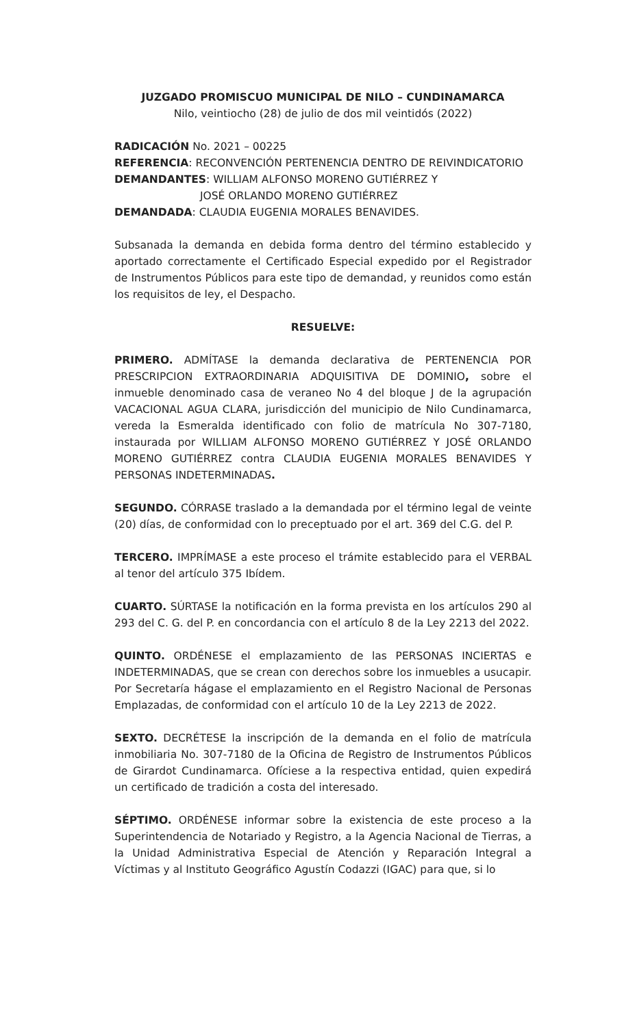JUZGADO PROMISCUO MUNICIPAL DE NILO – CUNDINAMARCA
Nilo, veintiocho (28) de julio de dos mil veintidós (2022)
RADICACIÓN No. 2021 – 00225
REFERENCIA: RECONVENCIÓN PERTENENCIA DENTRO DE REIVINDICATORIO
DEMANDANTES: WILLIAM ALFONSO MORENO GUTIÉRREZ Y
JOSÉ ORLANDO MORENO GUTIÉRREZ
DEMANDADA: CLAUDIA EUGENIA MORALES BENAVIDES.
Subsanada la demanda en debida forma dentro del término establecido y aportado correctamente el Certificado Especial expedido por el Registrador de Instrumentos Públicos para este tipo de demandad, y reunidos como están los requisitos de ley, el Despacho.
RESUELVE:
PRIMERO. ADMÍTASE la demanda declarativa de PERTENENCIA POR PRESCRIPCION EXTRAORDINARIA ADQUISITIVA DE DOMINIO, sobre el inmueble denominado casa de veraneo No 4 del bloque J de la agrupación VACACIONAL AGUA CLARA, jurisdicción del municipio de Nilo Cundinamarca, vereda la Esmeralda identificado con folio de matrícula No 307-7180, instaurada por WILLIAM ALFONSO MORENO GUTIÉRREZ Y JOSÉ ORLANDO MORENO GUTIÉRREZ contra CLAUDIA EUGENIA MORALES BENAVIDES Y PERSONAS INDETERMINADAS.
SEGUNDO. CÓRRASE traslado a la demandada por el término legal de veinte (20) días, de conformidad con lo preceptuado por el art. 369 del C.G. del P.
TERCERO. IMPRÍMASE a este proceso el trámite establecido para el VERBAL al tenor del artículo 375 Ibídem.
CUARTO. SÚRTASE la notificación en la forma prevista en los artículos 290 al 293 del C. G. del P. en concordancia con el artículo 8 de la Ley 2213 del 2022.
QUINTO. ORDÉNESE el emplazamiento de las PERSONAS INCIERTAS e INDETERMINADAS, que se crean con derechos sobre los inmuebles a usucapir. Por Secretaría hágase el emplazamiento en el Registro Nacional de Personas Emplazadas, de conformidad con el artículo 10 de la Ley 2213 de 2022.
SEXTO. DECRÉTESE la inscripción de la demanda en el folio de matrícula inmobiliaria No. 307-7180 de la Oficina de Registro de Instrumentos Públicos de Girardot Cundinamarca. Ofíciese a la respectiva entidad, quien expedirá un certificado de tradición a costa del interesado.
SÉPTIMO. ORDÉNESE informar sobre la existencia de este proceso a la Superintendencia de Notariado y Registro, a la Agencia Nacional de Tierras, a la Unidad Administrativa Especial de Atención y Reparación Integral a Víctimas y al Instituto Geográfico Agustín Codazzi (IGAC) para que, si lo